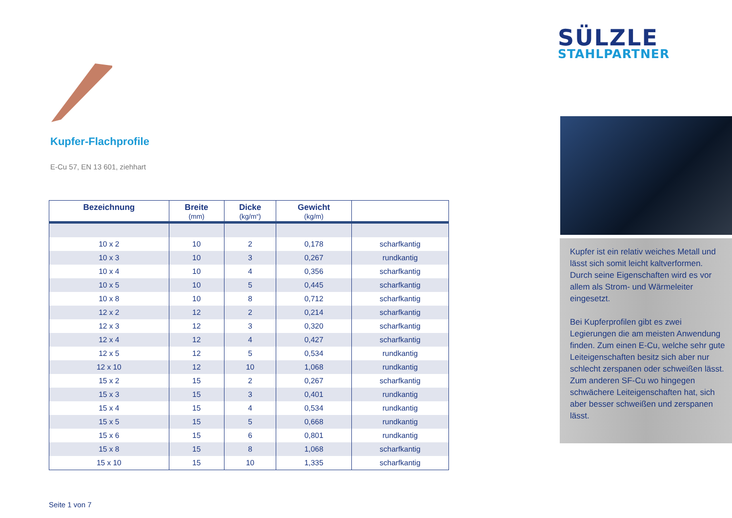Kupfer-Flachprofile
E-Cu 57, EN 13 601, ziehhart
| Bezeichnung | Breite (mm) | Dicke (kg/m“) | Gewicht (kg/m) | |
| --- | --- | --- | --- | --- |
| 10 x 2 | 10 | 2 | 0,178 | scharfkantig |
| 10 x 3 | 10 | 3 | 0,267 | rundkantig |
| 10 x 4 | 10 | 4 | 0,356 | scharfkantig |
| 10 x 5 | 10 | 5 | 0,445 | scharfkantig |
| 10 x 8 | 10 | 8 | 0,712 | scharfkantig |
| 12 x 2 | 12 | 2 | 0,214 | scharfkantig |
| 12 x 3 | 12 | 3 | 0,320 | scharfkantig |
| 12 x 4 | 12 | 4 | 0,427 | scharfkantig |
| 12 x 5 | 12 | 5 | 0,534 | rundkantig |
| 12 x 10 | 12 | 10 | 1,068 | rundkantig |
| 15 x 2 | 15 | 2 | 0,267 | scharfkantig |
| 15 x 3 | 15 | 3 | 0,401 | rundkantig |
| 15 x 4 | 15 | 4 | 0,534 | rundkantig |
| 15 x 5 | 15 | 5 | 0,668 | rundkantig |
| 15 x 6 | 15 | 6 | 0,801 | rundkantig |
| 15 x 8 | 15 | 8 | 1,068 | scharfkantig |
| 15 x 10 | 15 | 10 | 1,335 | scharfkantig |
Seite 1 von 7
SÜLZLE
STAHLPARTNER
Kupfer ist ein relativ weiches Metall und lässt sich somit leicht kaltverformen. Durch seine Eigenschaften wird es vor allem als Strom- und Wärmeleiter eingesetzt.
Bei Kupferprofilen gibt es zwei Legierungen die am meisten Anwendung finden. Zum einen E-Cu, welche sehr gute Leiteigenschaften besitz sich aber nur schlecht zerspanen oder schweißen lässt. Zum anderen SF-Cu wo hingegen schwächere Leiteigenschaften hat, sich aber besser schweißen und zerspanen lässt.